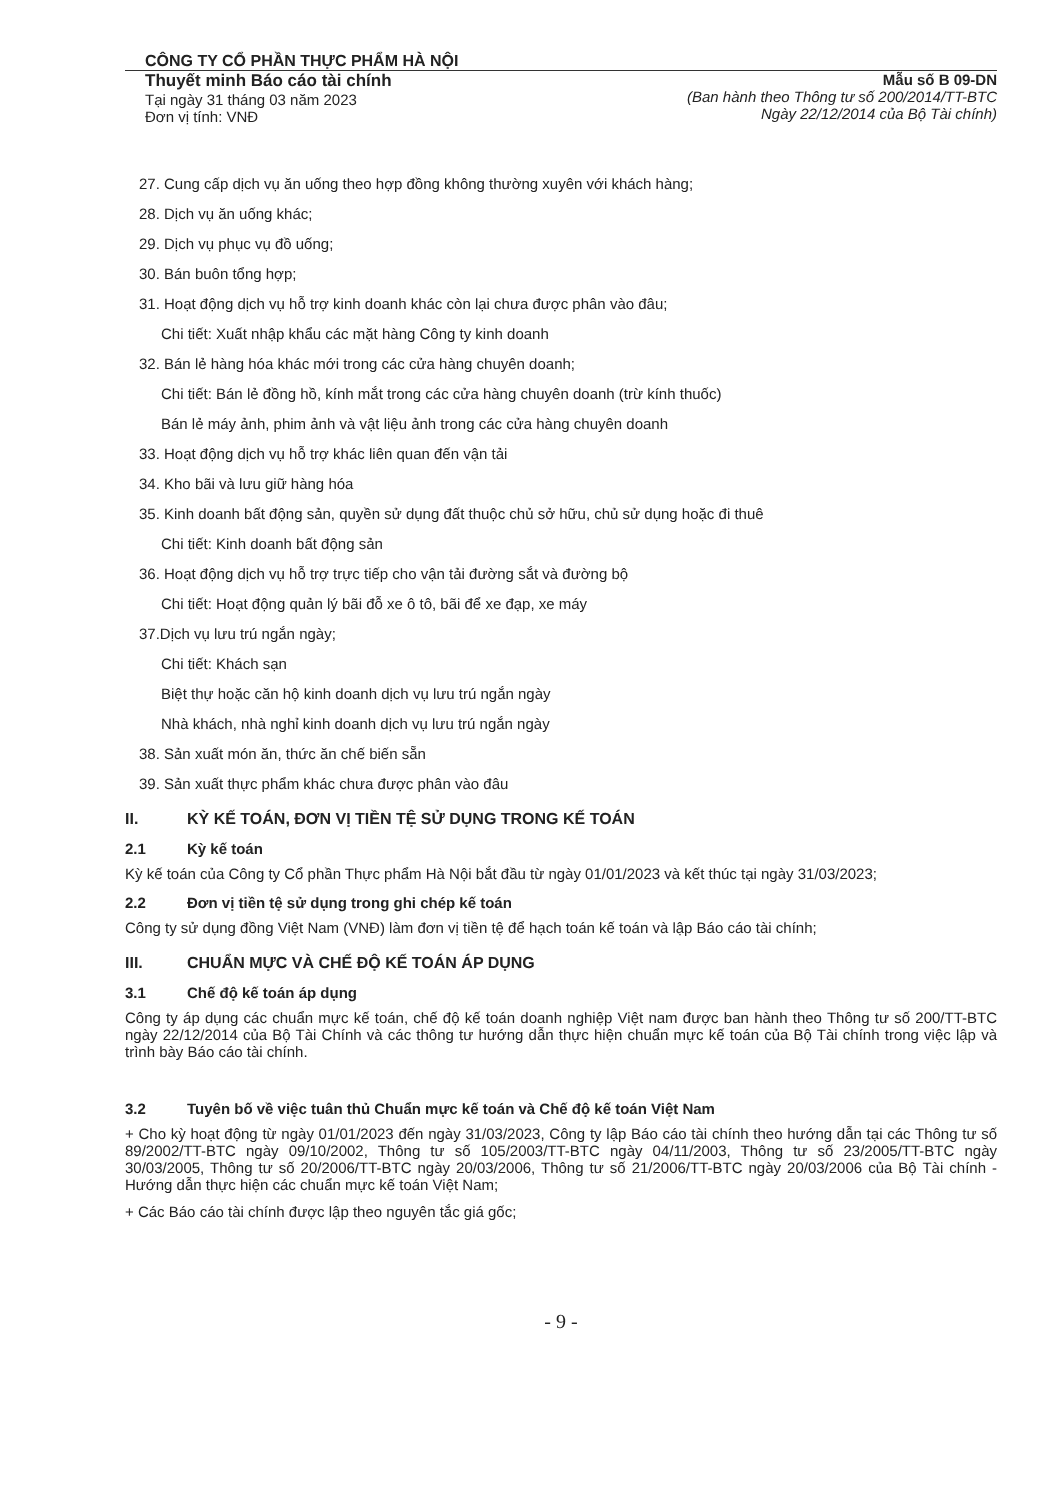CÔNG TY CỔ PHẦN THỰC PHẨM HÀ NỘI
Thuyết minh Báo cáo tài chính
Tại ngày 31 tháng 03 năm 2023
Đơn vị tính: VNĐ
Mẫu số B 09-DN
(Ban hành theo Thông tư số 200/2014/TT-BTC
Ngày 22/12/2014 của Bộ Tài chính)
27. Cung cấp dịch vụ ăn uống theo hợp đồng không thường xuyên với khách hàng;
28. Dịch vụ ăn uống khác;
29. Dịch vụ phục vụ đồ uống;
30. Bán buôn tổng hợp;
31. Hoạt động dịch vụ hỗ trợ kinh doanh khác còn lại chưa được phân vào đâu;
Chi tiết: Xuất nhập khẩu các mặt hàng Công ty kinh doanh
32. Bán lẻ hàng hóa khác mới trong các cửa hàng chuyên doanh;
Chi tiết: Bán lẻ đồng hồ, kính mắt trong các cửa hàng chuyên doanh (trừ kính thuốc)
Bán lẻ máy ảnh, phim ảnh và vật liệu ảnh trong các cửa hàng chuyên doanh
33. Hoạt động dịch vụ hỗ trợ khác liên quan đến vận tải
34. Kho bãi và lưu giữ hàng hóa
35. Kinh doanh bất động sản, quyền sử dụng đất thuộc chủ sở hữu, chủ sử dụng hoặc đi thuê
Chi tiết: Kinh doanh bất động sản
36. Hoạt động dịch vụ hỗ trợ trực tiếp cho vận tải đường sắt và đường bộ
Chi tiết: Hoạt động quản lý bãi đỗ xe ô tô, bãi để xe đạp, xe máy
37.Dịch vụ lưu trú ngắn ngày;
Chi tiết: Khách sạn
Biệt thự hoặc căn hộ kinh doanh dịch vụ lưu trú ngắn ngày
Nhà khách, nhà nghỉ kinh doanh dịch vụ lưu trú ngắn ngày
38. Sản xuất món ăn, thức ăn chế biến sẵn
39. Sản xuất thực phẩm khác chưa được phân vào đâu
II. KỲ KẾ TOÁN, ĐƠN VỊ TIỀN TỆ SỬ DỤNG TRONG KẾ TOÁN
2.1 Kỳ kế toán
Kỳ kế toán của Công ty Cổ phần Thực phẩm Hà Nội bắt đầu từ ngày 01/01/2023 và kết thúc tại ngày 31/03/2023;
2.2 Đơn vị tiền tệ sử dụng trong ghi chép kế toán
Công ty sử dụng đồng Việt Nam (VNĐ) làm đơn vị tiền tệ để hạch toán kế toán và lập Báo cáo tài chính;
III. CHUẨN MỰC VÀ CHẾ ĐỘ KẾ TOÁN ÁP DỤNG
3.1 Chế độ kế toán áp dụng
Công ty áp dụng các chuẩn mực kế toán, chế độ kế toán doanh nghiệp Việt nam được ban hành theo Thông tư số 200/TT-BTC ngày 22/12/2014 của Bộ Tài Chính và các thông tư hướng dẫn thực hiện chuẩn mực kế toán của Bộ Tài chính trong việc lập và trình bày Báo cáo tài chính.
3.2 Tuyên bố về việc tuân thủ Chuẩn mực kế toán và Chế độ kế toán Việt Nam
+ Cho kỳ hoạt động từ ngày 01/01/2023 đến ngày 31/03/2023, Công ty lập Báo cáo tài chính theo hướng dẫn tại các Thông tư số 89/2002/TT-BTC ngày 09/10/2002, Thông tư số 105/2003/TT-BTC ngày 04/11/2003, Thông tư số 23/2005/TT-BTC ngày 30/03/2005, Thông tư số 20/2006/TT-BTC ngày 20/03/2006, Thông tư số 21/2006/TT-BTC ngày 20/03/2006 của Bộ Tài chính - Hướng dẫn thực hiện các chuẩn mực kế toán Việt Nam;
+ Các Báo cáo tài chính được lập theo nguyên tắc giá gốc;
- 9 -